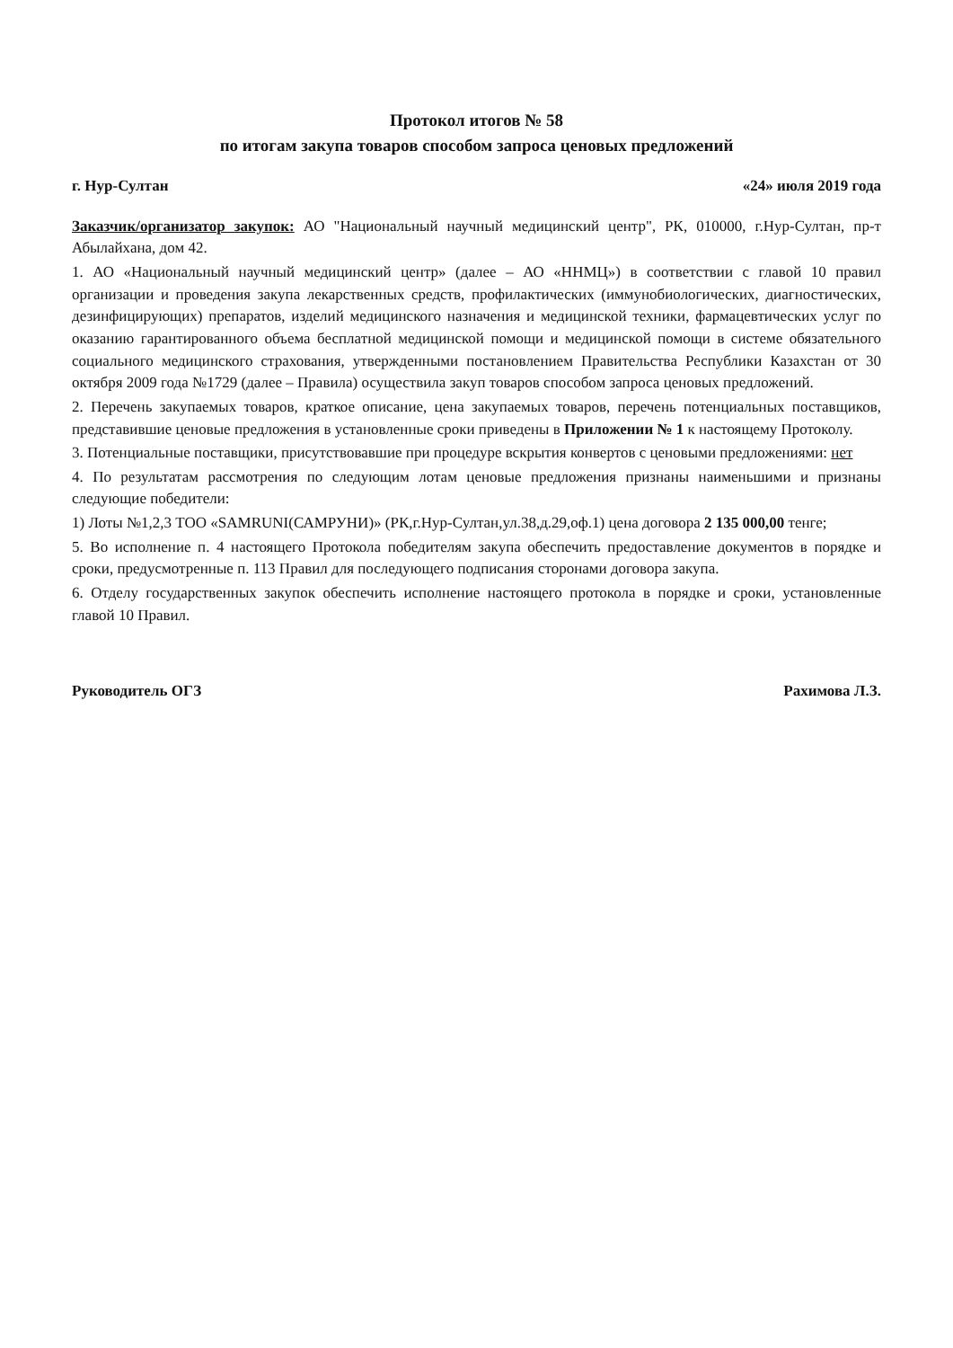Протокол итогов № 58
по итогам закупа товаров способом запроса ценовых предложений
г. Нур-Султан «24» июля 2019 года
Заказчик/организатор закупок: АО "Национальный научный медицинский центр", РК, 010000, г.Нур-Султан, пр-т Абылайхана, дом 42.
1. АО «Национальный научный медицинский центр» (далее – АО «ННМЦ») в соответствии с главой 10 правил организации и проведения закупа лекарственных средств, профилактических (иммунобиологических, диагностических, дезинфицирующих) препаратов, изделий медицинского назначения и медицинской техники, фармацевтических услуг по оказанию гарантированного объема бесплатной медицинской помощи и медицинской помощи в системе обязательного социального медицинского страхования, утвержденными постановлением Правительства Республики Казахстан от 30 октября 2009 года №1729 (далее – Правила) осуществила закуп товаров способом запроса ценовых предложений.
2. Перечень закупаемых товаров, краткое описание, цена закупаемых товаров, перечень потенциальных поставщиков, представившие ценовые предложения в установленные сроки приведены в Приложении № 1 к настоящему Протоколу.
3. Потенциальные поставщики, присутствовавшие при процедуре вскрытия конвертов с ценовыми предложениями: нет
4. По результатам рассмотрения по следующим лотам ценовые предложения признаны наименьшими и признаны следующие победители:
1) Лоты №1,2,3 ТОО «SAMRUNI(САМРУНИ)» (РК,г.Нур-Султан,ул.38,д.29,оф.1) цена договора 2 135 000,00 тенге;
5. Во исполнение п. 4 настоящего Протокола победителям закупа обеспечить предоставление документов в порядке и сроки, предусмотренные п. 113 Правил для последующего подписания сторонами договора закупа.
6. Отделу государственных закупок обеспечить исполнение настоящего протокола в порядке и сроки, установленные главой 10 Правил.
Руководитель ОГЗ Рахимова Л.З.